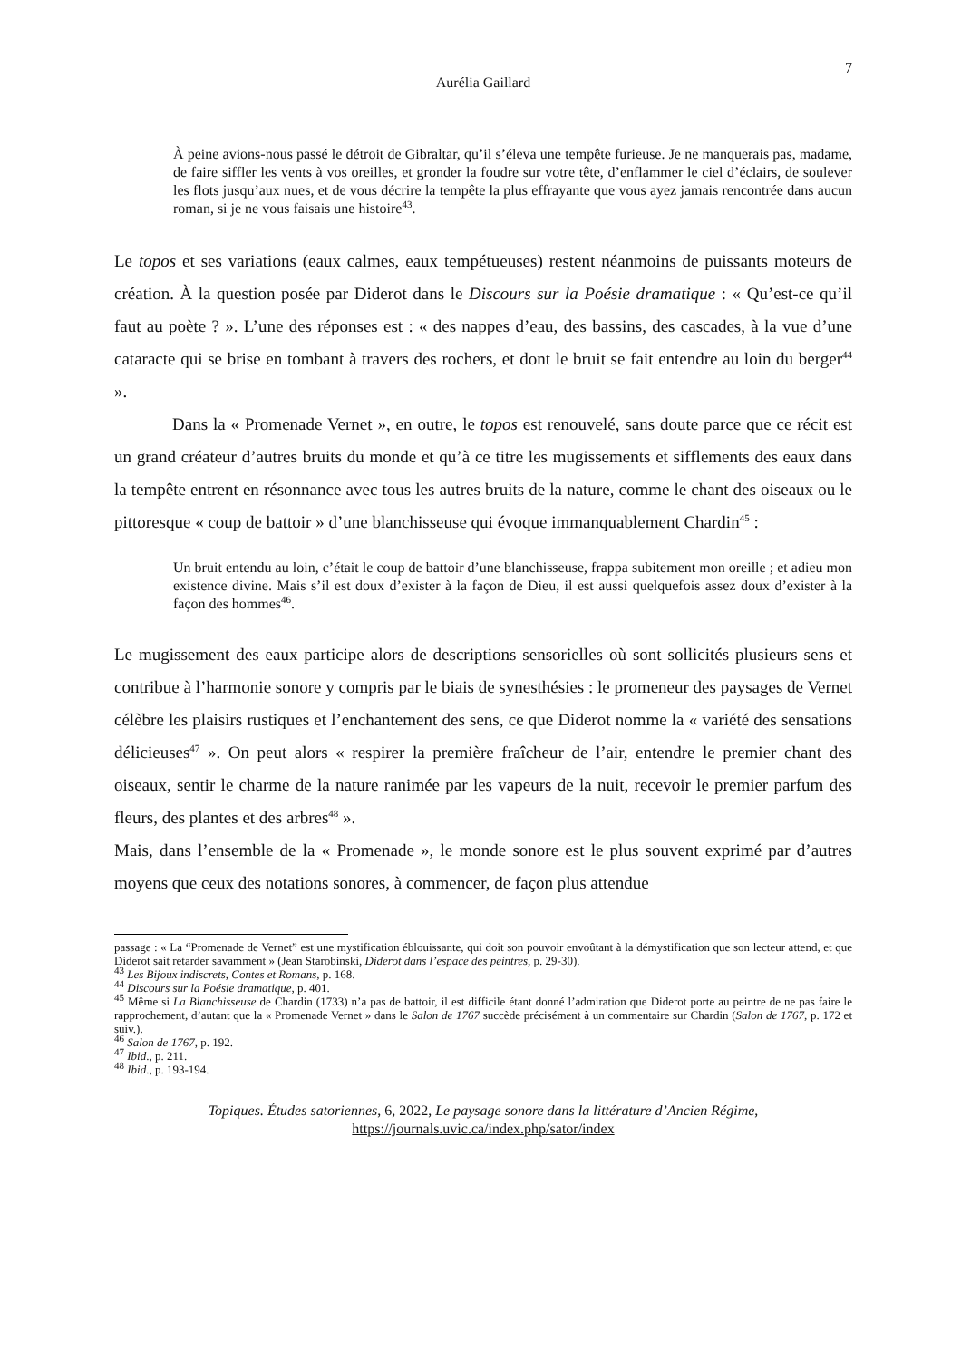7
Aurélia Gaillard
À peine avions-nous passé le détroit de Gibraltar, qu’il s’éleva une tempête furieuse. Je ne manquerais pas, madame, de faire siffler les vents à vos oreilles, et gronder la foudre sur votre tête, d’enflammer le ciel d’éclairs, de soulever les flots jusqu’aux nues, et de vous décrire la tempête la plus effrayante que vous ayez jamais rencontrée dans aucun roman, si je ne vous faisais une histoire<sup>43</sup>.
Le topos et ses variations (eaux calmes, eaux tempétueuses) restent néanmoins de puissants moteurs de création. À la question posée par Diderot dans le Discours sur la Poésie dramatique : « Qu’est-ce qu’il faut au poète ? ». L’une des réponses est : « des nappes d’eau, des bassins, des cascades, à la vue d’une cataracte qui se brise en tombant à travers des rochers, et dont le bruit se fait entendre au loin du berger<sup>44</sup> ».
Dans la « Promenade Vernet », en outre, le topos est renouvelé, sans doute parce que ce récit est un grand créateur d’autres bruits du monde et qu’à ce titre les mugissements et sifflements des eaux dans la tempête entrent en résonnance avec tous les autres bruits de la nature, comme le chant des oiseaux ou le pittoresque « coup de battoir » d’une blanchisseuse qui évoque immanquablement Chardin<sup>45</sup> :
Un bruit entendu au loin, c’était le coup de battoir d’une blanchisseuse, frappa subitement mon oreille ; et adieu mon existence divine. Mais s’il est doux d’exister à la façon de Dieu, il est aussi quelquefois assez doux d’exister à la façon des hommes<sup>46</sup>.
Le mugissement des eaux participe alors de descriptions sensorielles où sont sollicités plusieurs sens et contribue à l’harmonie sonore y compris par le biais de synesthésies : le promeneur des paysages de Vernet célèbre les plaisirs rustiques et l’enchantement des sens, ce que Diderot nomme la « variété des sensations délicieuses<sup>47</sup> ». On peut alors « respirer la première fraîcheur de l’air, entendre le premier chant des oiseaux, sentir le charme de la nature ranimée par les vapeurs de la nuit, recevoir le premier parfum des fleurs, des plantes et des arbres<sup>48</sup> ».
Mais, dans l’ensemble de la « Promenade », le monde sonore est le plus souvent exprimé par d’autres moyens que ceux des notations sonores, à commencer, de façon plus attendue
passage : « La “Promenade de Vernet” est une mystification éblouissante, qui doit son pouvoir envoûtant à la démystification que son lecteur attend, et que Diderot sait retarder savamment » (Jean Starobinski, Diderot dans l’espace des peintres, p. 29-30).
<sup>43</sup> Les Bijoux indiscrets, Contes et Romans, p. 168.
<sup>44</sup> Discours sur la Poésie dramatique, p. 401.
<sup>45</sup> Même si La Blanchisseuse de Chardin (1733) n’a pas de battoir, il est difficile étant donné l’admiration que Diderot porte au peintre de ne pas faire le rapprochement, d’autant que la « Promenade Vernet » dans le Salon de 1767 succède précisément à un commentaire sur Chardin (Salon de 1767, p. 172 et suiv.).
<sup>46</sup> Salon de 1767, p. 192.
<sup>47</sup> Ibid., p. 211.
<sup>48</sup> Ibid., p. 193-194.
Topiques. Études satoriennes, 6, 2022, Le paysage sonore dans la littérature d’Ancien Régime,
https://journals.uvic.ca/index.php/sator/index